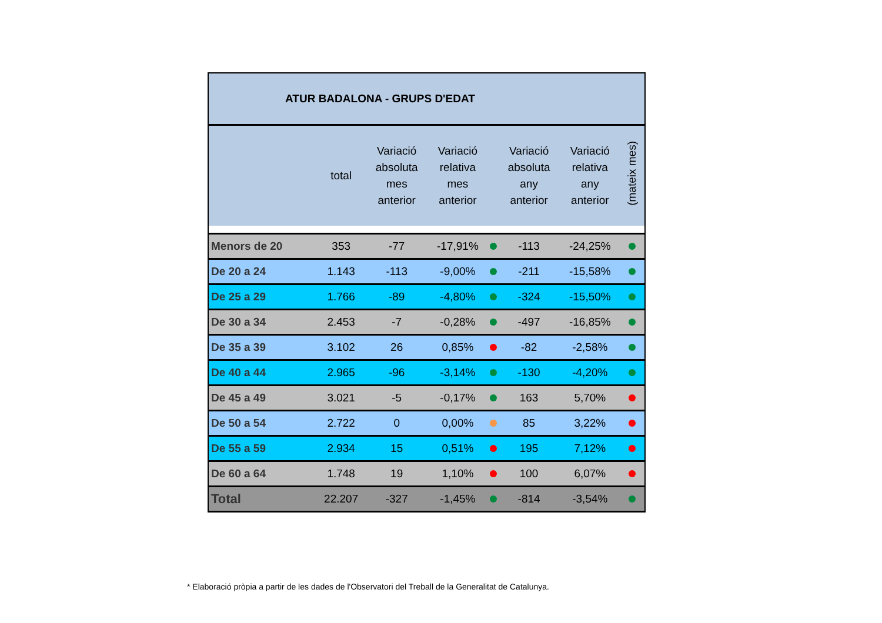| ATUR BADALONA - GRUPS D'EDAT | | | | | | | |
| --- | --- | --- | --- | --- | --- | --- | --- |
| | total | Variació absoluta mes anterior | Variació relativa mes anterior | | Variació absoluta any anterior | Variació relativa any anterior | (mateix mes) |
| Menors de 20 | 353 | -77 | -17,91% | | -113 | -24,25% | |
| De 20 a 24 | 1.143 | -113 | -9,00% | | -211 | -15,58% | |
| De 25 a 29 | 1.766 | -89 | -4,80% | | -324 | -15,50% | |
| De 30 a 34 | 2.453 | -7 | -0,28% | | -497 | -16,85% | |
| De 35 a 39 | 3.102 | 26 | 0,85% | | -82 | -2,58% | |
| De 40 a 44 | 2.965 | -96 | -3,14% | | -130 | -4,20% | |
| De 45 a 49 | 3.021 | -5 | -0,17% | | 163 | 5,70% | |
| De 50 a 54 | 2.722 | 0 | 0,00% | | 85 | 3,22% | |
| De 55 a 59 | 2.934 | 15 | 0,51% | | 195 | 7,12% | |
| De 60 a 64 | 1.748 | 19 | 1,10% | | 100 | 6,07% | |
| Total | 22.207 | -327 | -1,45% | | -814 | -3,54% | |
* Elaboració pròpia a partir de les dades de l'Observatori del Treball de la Generalitat de Catalunya.